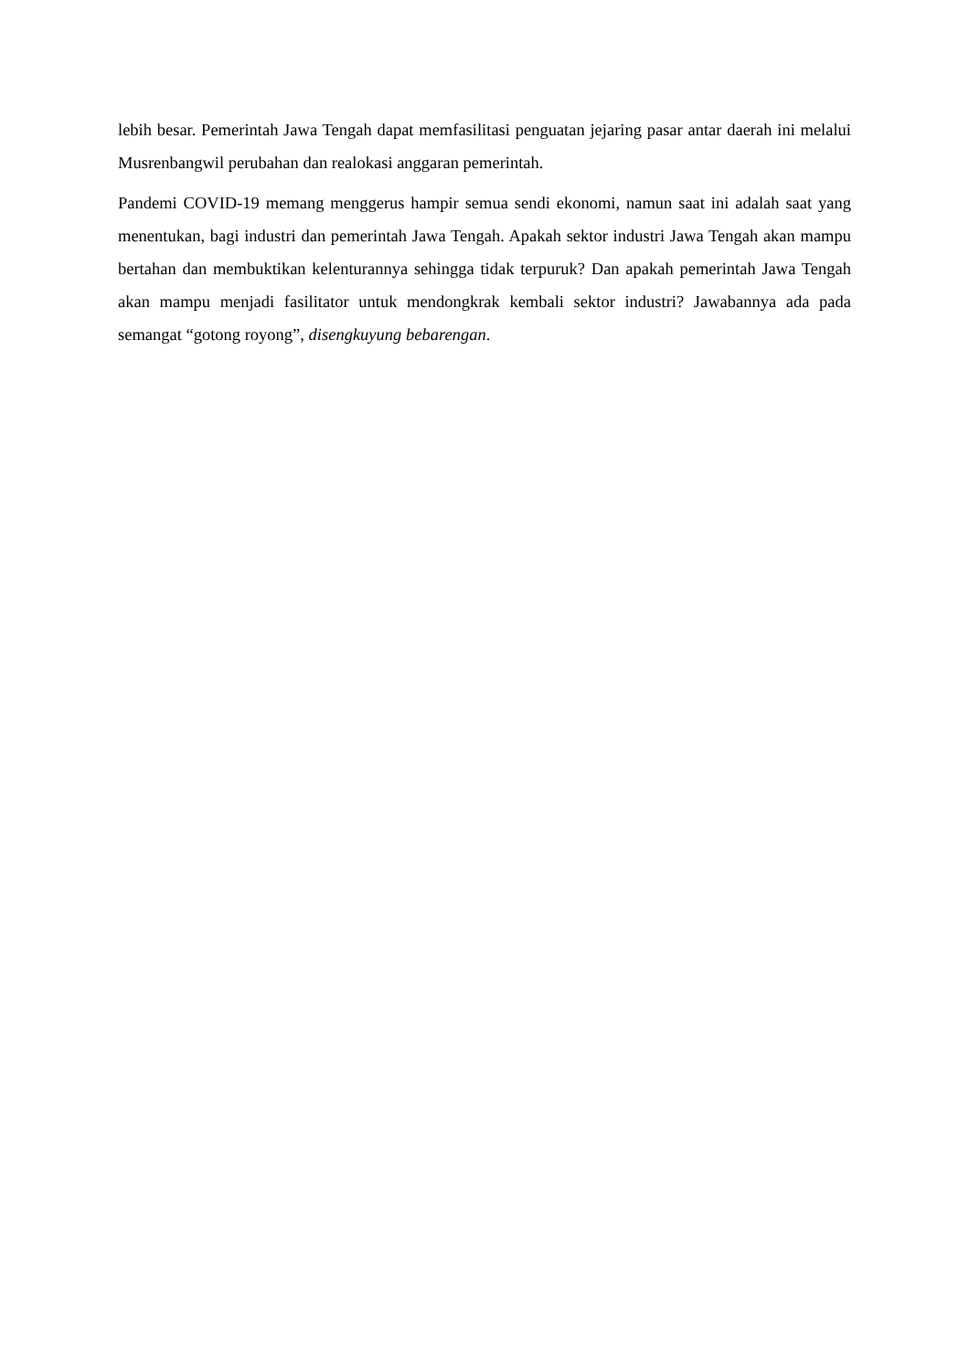lebih besar. Pemerintah Jawa Tengah dapat memfasilitasi penguatan jejaring pasar antar daerah ini melalui Musrenbangwil perubahan dan realokasi anggaran pemerintah.
Pandemi COVID-19 memang menggerus hampir semua sendi ekonomi, namun saat ini adalah saat yang menentukan, bagi industri dan pemerintah Jawa Tengah. Apakah sektor industri Jawa Tengah akan mampu bertahan dan membuktikan kelenturannya sehingga tidak terpuruk? Dan apakah pemerintah Jawa Tengah akan mampu menjadi fasilitator untuk mendongkrak kembali sektor industri? Jawabannya ada pada semangat “gotong royong”, disengkuyung bebarengan.